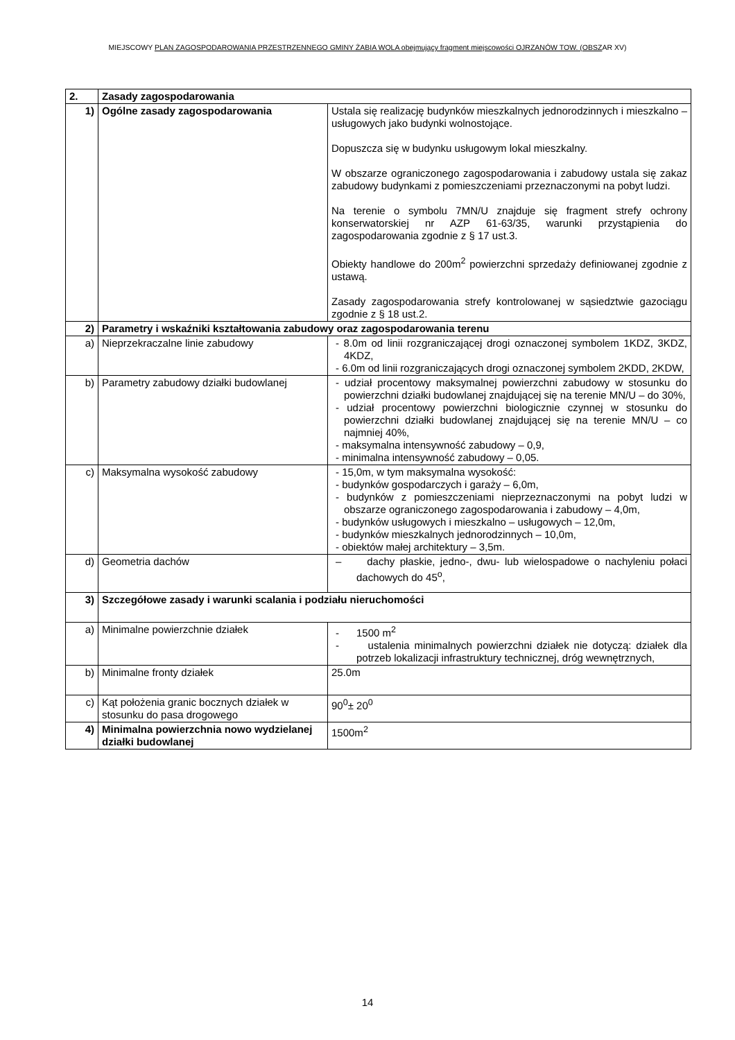MIEJSCOWY PLAN ZAGOSPODAROWANIA PRZESTRZENNEGO GMINY ŻABIA WOLA obejmujący fragment miejscowości OJRZANÓW TOW. (OBSZAR XV)
| 2. | Zasady zagospodarowania | |
| 1) | Ogólne zasady zagospodarowania | Ustala się realizację budynków mieszkalnych jednorodzinnych i mieszkalno – usługowych jako budynki wolnostojące. Dopuszcza się w budynku usługowym lokal mieszkalny. W obszarze ograniczonego zagospodarowania i zabudowy ustala się zakaz zabudowy budynkami z pomieszczeniami przeznaczonymi na pobyt ludzi. Na terenie o symbolu 7MN/U znajduje się fragment strefy ochrony konserwatorskiej nr AZP 61-63/35, warunki przystąpienia do zagospodarowania zgodnie z § 17 ust.3. Obiekty handlowe do 200m<sup>2</sup> powierzchni sprzedaży definiowanej zgodnie z ustawą. Zasady zagospodarowania strefy kontrolowanej w sąsiedztwie gazociągu zgodnie z § 18 ust.2. |
| 2) | Parametry i wskaźniki kształtowania zabudowy oraz zagospodarowania terenu | |
| a) | Nieprzekraczalne linie zabudowy | - 8.0m od linii rozgraniczającej drogi oznaczonej symbolem 1KDZ, 3KDZ, 4KDZ, - 6.0m od linii rozgraniczających drogi oznaczonej symbolem 2KDD, 2KDW, |
| b) | Parametry zabudowy działki budowlanej | - udział procentowy maksymalnej powierzchni zabudowy w stosunku do powierzchni działki budowlanej znajdującej się na terenie MN/U – do 30%, - udział procentowy powierzchni biologicznie czynnej w stosunku do powierzchni działki budowlanej znajdującej się na terenie MN/U – co najmniej 40%, - maksymalna intensywność zabudowy – 0,9, - minimalna intensywność zabudowy – 0,05. |
| c) | Maksymalna wysokość zabudowy | - 15,0m, w tym maksymalna wysokość: - budynków gospodarczych i garaży – 6,0m, - budynków z pomieszczeniami nieprzeznaczonymi na pobyt ludzi w obszarze ograniczonego zagospodarowania i zabudowy – 4,0m, - budynków usługowych i mieszkalno – usługowych – 12,0m, - budynków mieszkalnych jednorodzinnych – 10,0m, - obiektów małej architektury – 3,5m. |
| d) | Geometria dachów | – dachy płaskie, jedno-, dwu- lub wielospadowe o nachyleniu połaci dachowych do 45<sup>o</sup>, |
| 3) | Szczegółowe zasady i warunki scalania i podziału nieruchomości | |
| a) | Minimalne powierzchnie działek | - 1500 m<sup>2</sup> - ustalenia minimalnych powierzchni działek nie dotyczą: działek dla potrzeb lokalizacji infrastruktury technicznej, dróg wewnętrznych, |
| b) | Minimalne fronty działek | 25.0m |
| c) | Kąt położenia granic bocznych działek w stosunku do pasa drogowego | 90<sup>0</sup>± 20<sup>0</sup> |
| 4) | Minimalna powierzchnia nowo wydzielanej działki budowlanej | 1500m<sup>2</sup> |
14